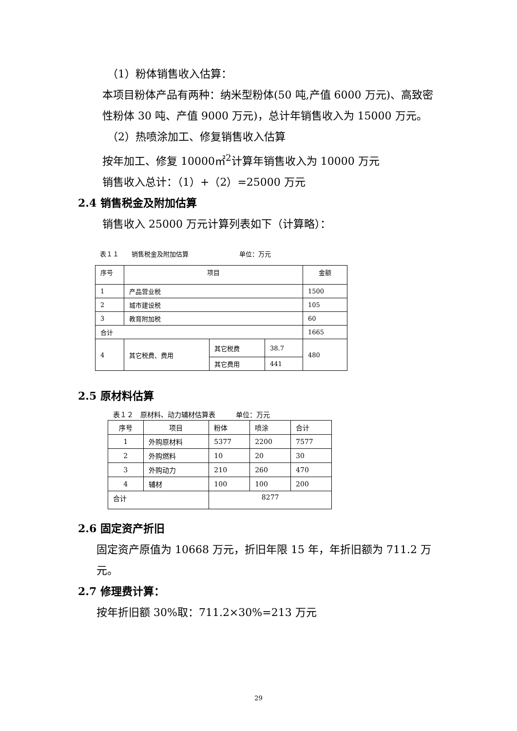（1）粉体销售收入估算：
本项目粉体产品有两种：纳米型粉体(50 吨,产值 6000 万元)、高致密性粉体 30 吨、产值 9000 万元)，总计年销售收入为 15000 万元。
（2）热喷涂加工、修复销售收入估算
按年加工、修复 10000㎡<sup>2</sup>计算年销售收入为 10000 万元
销售收入总计：（1）+（2）=25000 万元
2.4 销售税金及附加估算
销售收入 25000 万元计算列表如下（计算略）：
表１１　　销售税金及附加估算　　　　　　　　单位：万元
| 序号 | 项目 | | | 金额 |
| 1 | 产品营业税 | | | 1500 |
| 2 | 城市建设税 | | | 105 |
| 3 | 教育附加税 | | | 60 |
| 合计 | | | | 1665 |
| 4 | 其它税费、费用 | 其它税费 | 38.7 | 480 |
| | | 其它费用 | 441 | |
2.5 原材料估算
表１２　原材料、动力辅材估算表　　　单位：万元
| 序号 | 项目 | 粉体 | 喷涂 | 合计 |
| 1 | 外购原材料 | 5377 | 2200 | 7577 |
| 2 | 外购燃料 | 10 | 20 | 30 |
| 3 | 外购动力 | 210 | 260 | 470 |
| 4 | 辅材 | 100 | 100 | 200 |
| 合计 | | 8277 | | |
2.6 固定资产折旧
固定资产原值为 10668 万元，折旧年限 15 年，年折旧额为 711.2 万元。
2.7 修理费计算：
按年折旧额 30%取：711.2×30%=213 万元
29